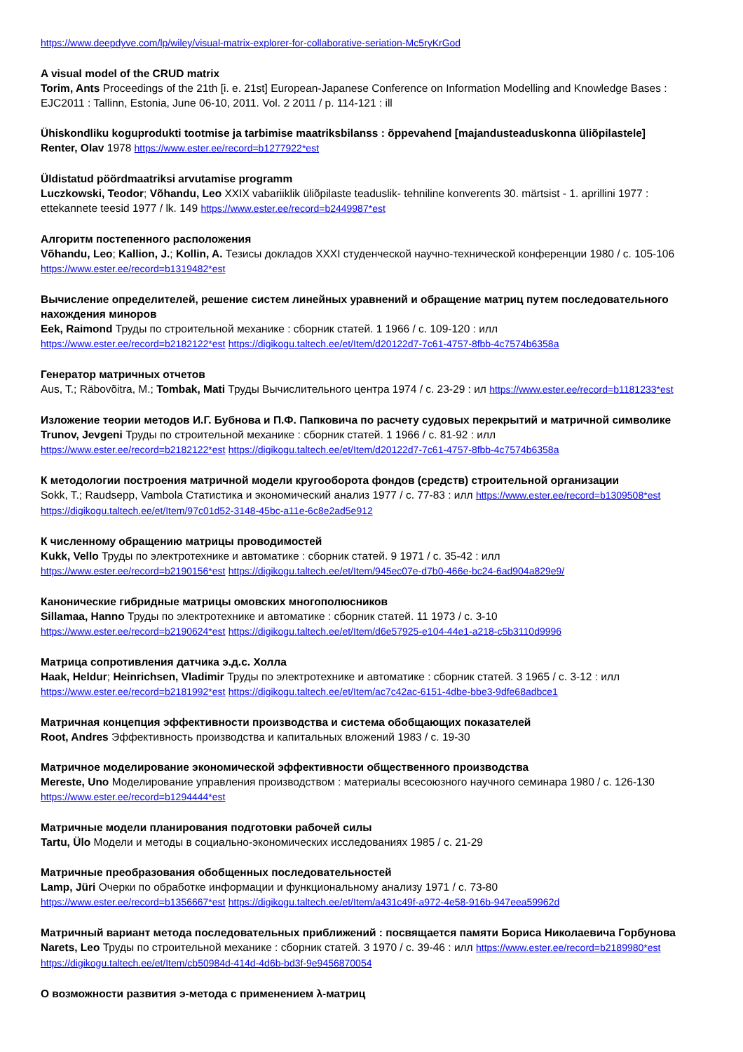https://www.deepdyve.com/lp/wiley/visual-matrix-explorer-for-collaborative-seriation-Mc5ryKrGod
A visual model of the CRUD matrix
Torim, Ants Proceedings of the 21th [i. e. 21st] European-Japanese Conference on Information Modelling and Knowledge Bases : EJC2011 : Tallinn, Estonia, June 06-10, 2011. Vol. 2 2011 / p. 114-121 : ill
Ühiskondliku koguprodukti tootmise ja tarbimise maatriksbilanss : õppevahend [majandusteaduskonna üliõpilastele]
Renter, Olav 1978 https://www.ester.ee/record=b1277922*est
Üldistatud pöördmaatriksi arvutamise programm
Luczkowski, Teodor; Võhandu, Leo XXIX vabariiklik üliõpilaste teaduslik- tehniline konverents 30. märtsist - 1. aprillini 1977 : ettekannete teesid 1977 / lk. 149 https://www.ester.ee/record=b2449987*est
Алгоритм постепенного расположения
Võhandu, Leo; Kallion, J.; Kollin, A. Тезисы докладов XXXI студенческой научно-технической конференции 1980 / с. 105-106 https://www.ester.ee/record=b1319482*est
Вычисление определителей, решение систем линейных уравнений и обращение матриц путем последовательного нахождения миноров
Eek, Raimond Труды по строительной механике : сборник статей. 1 1966 / с. 109-120 : илл
https://www.ester.ee/record=b2182122*est https://digikogu.taltech.ee/et/Item/d20122d7-7c61-4757-8fbb-4c7574b6358a
Генератор матричных отчетов
Aus, T.; Räbovõitra, M.; Tombak, Mati Труды Вычислительного центра 1974 / с. 23-29 : ил https://www.ester.ee/record=b1181233*est
Изложение теории методов И.Г. Бубнова и П.Ф. Папковича по расчету судовых перекрытий и матричной символике
Trunov, Jevgeni Труды по строительной механике : сборник статей. 1 1966 / с. 81-92 : илл
https://www.ester.ee/record=b2182122*est https://digikogu.taltech.ee/et/Item/d20122d7-7c61-4757-8fbb-4c7574b6358a
К методологии построения матричной модели кругооборота фондов (средств) строительной организации
Sokk, T.; Raudsepp, Vambola Статистика и экономический анализ 1977 / с. 77-83 : илл https://www.ester.ee/record=b1309508*est https://digikogu.taltech.ee/et/Item/97c01d52-3148-45bc-a11e-6c8e2ad5e912
К численному обращению матрицы проводимостей
Kukk, Vello Труды по электротехнике и автоматике : сборник статей. 9 1971 / с. 35-42 : илл
https://www.ester.ee/record=b2190156*est https://digikogu.taltech.ee/et/Item/945ec07e-d7b0-466e-bc24-6ad904a829e9/
Канонические гибридные матрицы омовских многополюсников
Sillamaa, Hanno Труды по электротехнике и автоматике : сборник статей. 11 1973 / с. 3-10
https://www.ester.ee/record=b2190624*est https://digikogu.taltech.ee/et/Item/d6e57925-e104-44e1-a218-c5b3110d9996
Матрица сопротивления датчика э.д.с. Холла
Haak, Heldur; Heinrichsen, Vladimir Труды по электротехнике и автоматике : сборник статей. 3 1965 / с. 3-12 : илл
https://www.ester.ee/record=b2181992*est https://digikogu.taltech.ee/et/Item/ac7c42ac-6151-4dbe-bbe3-9dfe68adbce1
Матричная концепция эффективности производства и система обобщающих показателей
Root, Andres Эффективность производства и капитальных вложений 1983 / с. 19-30
Матричное моделирование экономической эффективности общественного производства
Mereste, Uno Моделирование управления производством : материалы всесоюзного научного семинара 1980 / с. 126-130 https://www.ester.ee/record=b1294444*est
Матричные модели планирования подготовки рабочей силы
Tartu, Ülo Модели и методы в социально-экономических исследованиях 1985 / с. 21-29
Матричные преобразования обобщенных последовательностей
Lamp, Jüri Очерки по обработке информации и функциональному анализу 1971 / с. 73-80
https://www.ester.ee/record=b1356667*est https://digikogu.taltech.ee/et/Item/a431c49f-a972-4e58-916b-947eea59962d
Матричный вариант метода последовательных приближений : посвящается памяти Бориса Николаевича Горбунова
Narets, Leo Труды по строительной механике : сборник статей. 3 1970 / с. 39-46 : илл https://www.ester.ee/record=b2189980*est https://digikogu.taltech.ee/et/Item/cb50984d-414d-4d6b-bd3f-9e9456870054
О возможности развития э-метода с применением λ-матриц